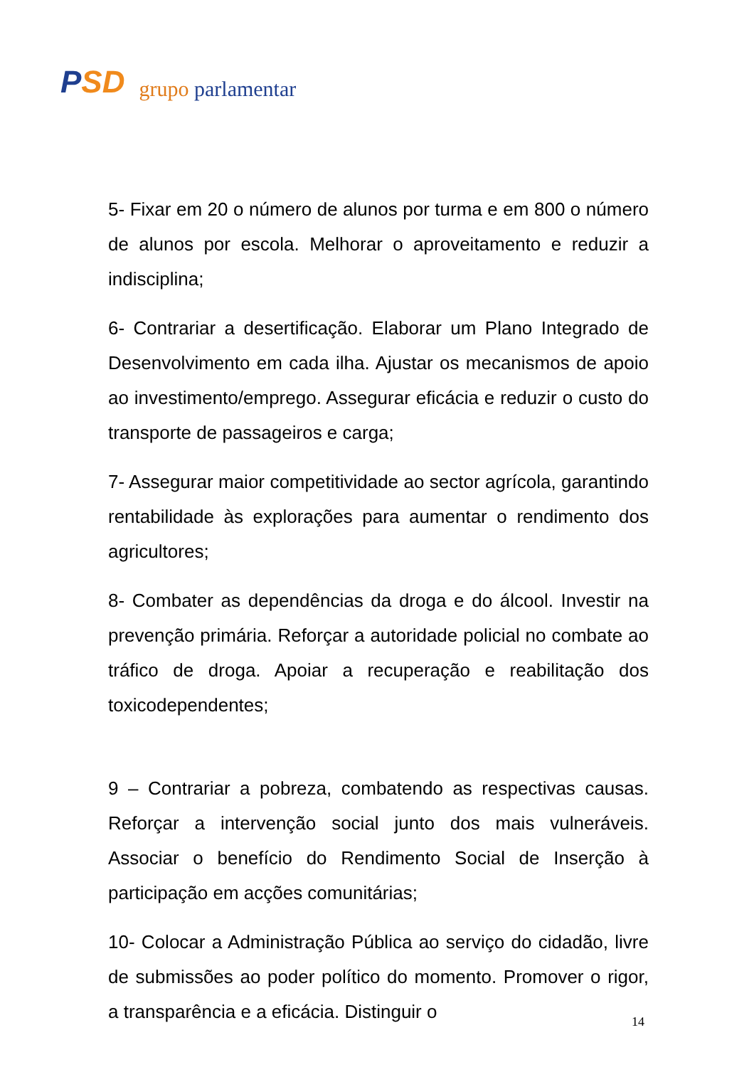PSD
grupo parlamentar
5- Fixar em 20 o número de alunos por turma e em 800 o número de alunos por escola. Melhorar o aproveitamento e reduzir a indisciplina;
6- Contrariar a desertificação. Elaborar um Plano Integrado de Desenvolvimento em cada ilha. Ajustar os mecanismos de apoio ao investimento/emprego. Assegurar eficácia e reduzir o custo do transporte de passageiros e carga;
7- Assegurar maior competitividade ao sector agrícola, garantindo rentabilidade às explorações para aumentar o rendimento dos agricultores;
8- Combater as dependências da droga e do álcool. Investir na prevenção primária. Reforçar a autoridade policial no combate ao tráfico de droga. Apoiar a recuperação e reabilitação dos toxicodependentes;
9 – Contrariar a pobreza, combatendo as respectivas causas. Reforçar a intervenção social junto dos mais vulneráveis. Associar o benefício do Rendimento Social de Inserção à participação em acções comunitárias;
10- Colocar a Administração Pública ao serviço do cidadão, livre de submissões ao poder político do momento. Promover o rigor, a transparência e a eficácia. Distinguir o
14